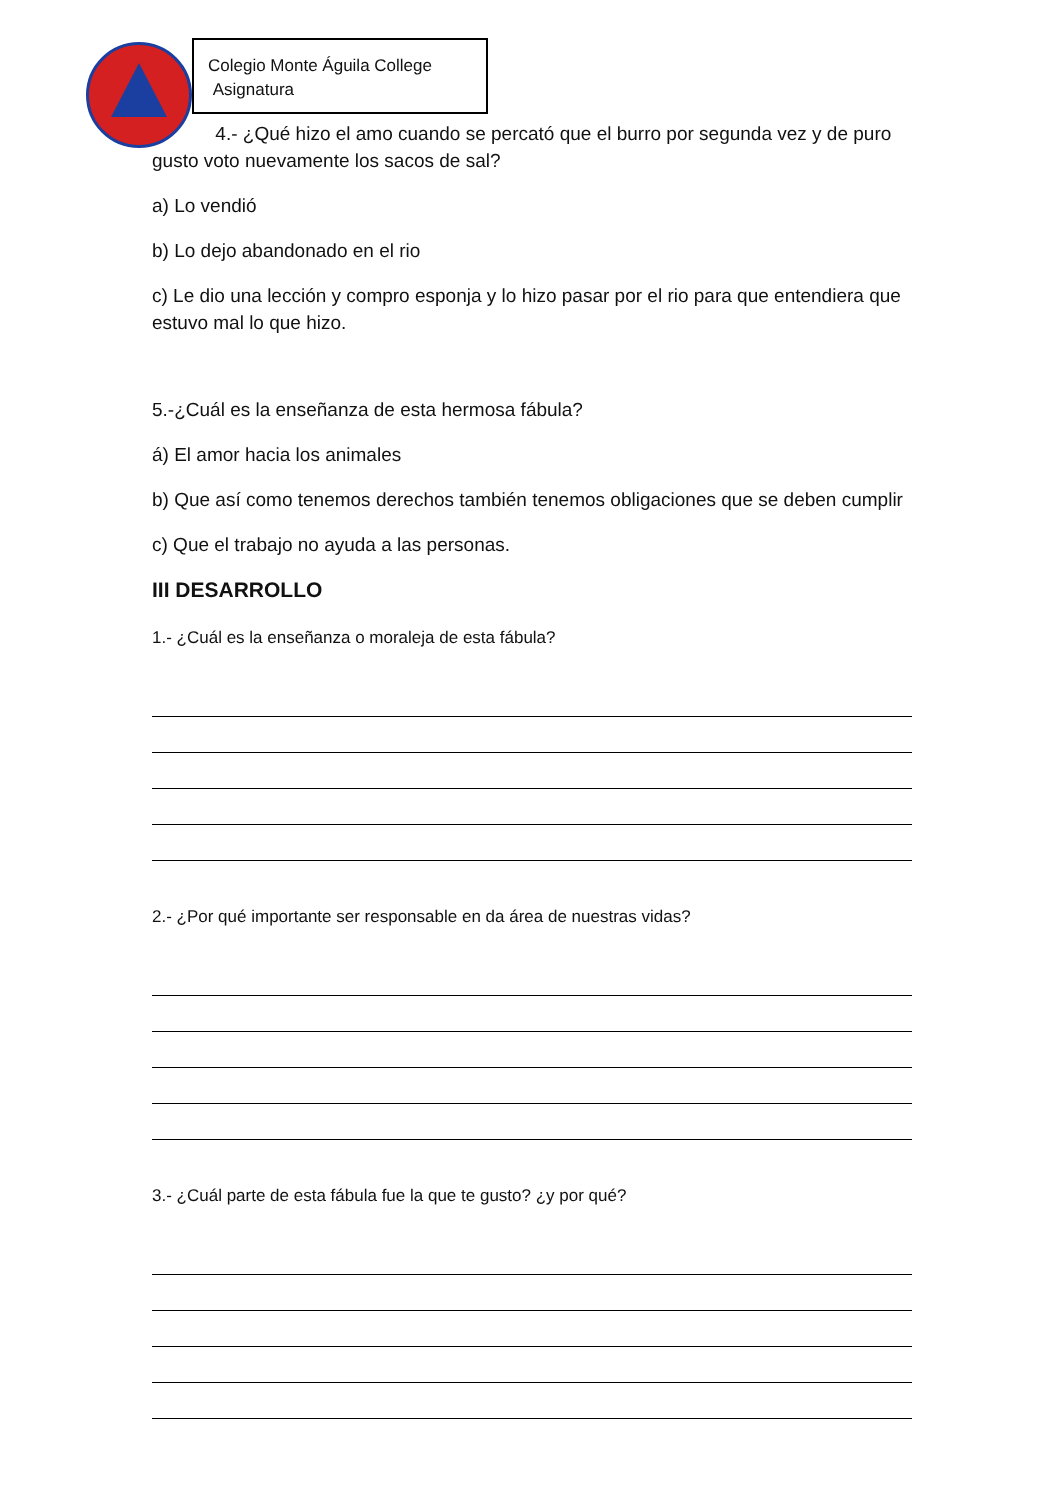Colegio Monte Águila College
Asignatura
4.- ¿Qué hizo el amo cuando se percató que el burro por segunda vez y de puro gusto voto nuevamente los sacos de sal?
a) Lo vendió
b) Lo dejo abandonado en el rio
c) Le dio una lección y compro esponja y lo hizo pasar por el rio para que entendiera que estuvo mal lo que hizo.
5.-¿Cuál es la enseñanza de esta hermosa fábula?
á) El amor hacia los animales
b) Que así como tenemos derechos también tenemos obligaciones que se deben cumplir
c) Que el trabajo no ayuda a las personas.
III DESARROLLO
1.- ¿Cuál es la enseñanza o moraleja de esta fábula?
2.- ¿Por qué importante ser responsable en da área de nuestras vidas?
3.- ¿Cuál parte de esta fábula fue la que te gusto? ¿y por qué?